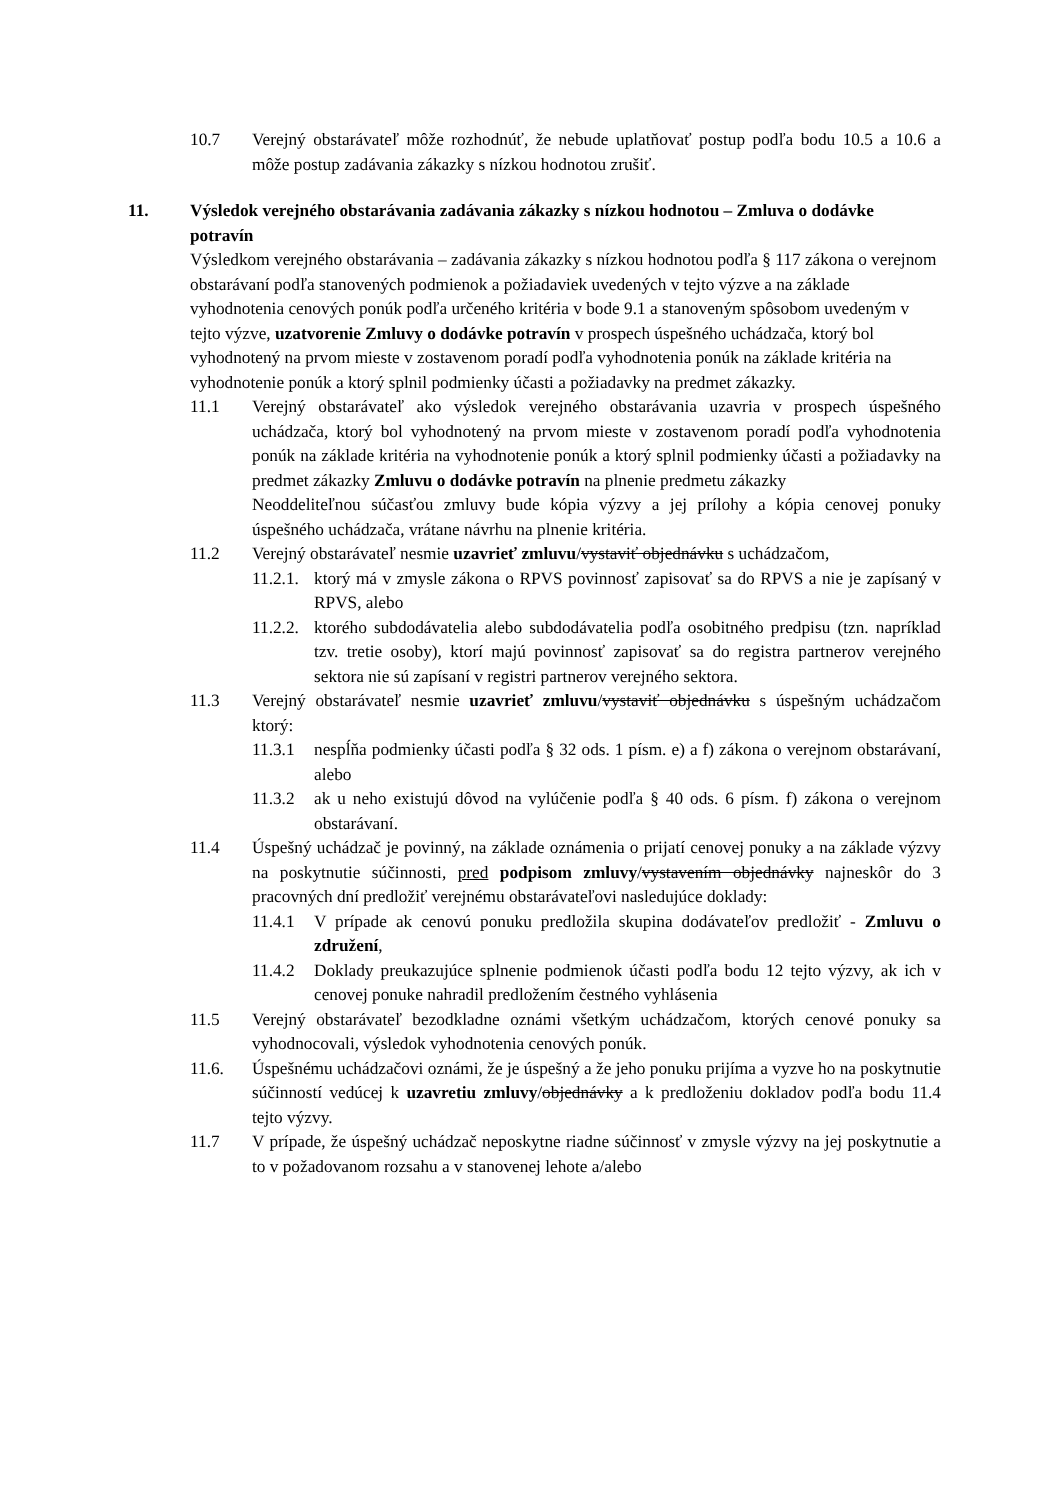10.7 Verejný obstarávateľ môže rozhodnúť, že nebude uplatňovať postup podľa bodu 10.5 a 10.6 a môže postup zadávania zákazky s nízkou hodnotou zrušiť.
11. Výsledok verejného obstarávania zadávania zákazky s nízkou hodnotou – Zmluva o dodávke potravín
Výsledkom verejného obstarávania – zadávania zákazky s nízkou hodnotou podľa § 117 zákona o verejnom obstarávaní podľa stanovených podmienok a požiadaviek uvedených v tejto výzve a na základe vyhodnotenia cenových ponúk podľa určeného kritéria v bode 9.1 a stanoveným spôsobom uvedeným v tejto výzve, uzatvorenie Zmluvy o dodávke potravín v prospech úspešného uchádzača, ktorý bol vyhodnotený na prvom mieste v zostavenom poradí podľa vyhodnotenia ponúk na základe kritéria na vyhodnotenie ponúk a ktorý splnil podmienky účasti a požiadavky na predmet zákazky.
11.1 Verejný obstarávateľ ako výsledok verejného obstarávania uzavria v prospech úspešného uchádzača, ktorý bol vyhodnotený na prvom mieste v zostavenom poradí podľa vyhodnotenia ponúk na základe kritéria na vyhodnotenie ponúk a ktorý splnil podmienky účasti a požiadavky na predmet zákazky Zmluvu o dodávke potravín na plnenie predmetu zákazky
Neoddeliteľnou súčasťou zmluvy bude kópia výzvy a jej prílohy a kópia cenovej ponuky úspešného uchádzača, vrátane návrhu na plnenie kritéria.
11.2 Verejný obstarávateľ nesmie uzavrieť zmluvu/vystaviť objednávku s uchádzačom,
11.2.1. ktorý má v zmysle zákona o RPVS povinnosť zapisovať sa do RPVS a nie je zapísaný v RPVS, alebo
11.2.2. ktorého subdodávatelia alebo subdodávatelia podľa osobitného predpisu (tzn. napríklad tzv. tretie osoby), ktorí majú povinnosť zapisovať sa do registra partnerov verejného sektora nie sú zapísaní v registri partnerov verejného sektora.
11.3 Verejný obstarávateľ nesmie uzavrieť zmluvu/vystaviť objednávku s úspešným uchádzačom ktorý:
11.3.1 nespĺňa podmienky účasti podľa § 32 ods. 1 písm. e) a f) zákona o verejnom obstarávaní, alebo
11.3.2 ak u neho existujú dôvod na vylúčenie podľa § 40 ods. 6 písm. f) zákona o verejnom obstarávaní.
11.4 Úspešný uchádzač je povinný, na základe oznámenia o prijatí cenovej ponuky a na základe výzvy na poskytnutie súčinnosti, pred podpisom zmluvy/vystavením objednávky najneskôr do 3 pracovných dní predložiť verejnému obstarávateľovi nasledujúce doklady:
11.4.1 V prípade ak cenovú ponuku predložila skupina dodávateľov predložiť - Zmluvu o združení,
11.4.2 Doklady preukazujúce splnenie podmienok účasti podľa bodu 12 tejto výzvy, ak ich v cenovej ponuke nahradil predložením čestného vyhlásenia
11.5 Verejný obstarávateľ bezodkladne oznámi všetkým uchádzačom, ktorých cenové ponuky sa vyhodnocovali, výsledok vyhodnotenia cenových ponúk.
11.6. Úspešnému uchádzačovi oznámi, že je úspešný a že jeho ponuku prijíma a vyzve ho na poskytnutie súčinností vedúcej k uzavretiu zmluvy/objednávky a k predloženiu dokladov podľa bodu 11.4 tejto výzvy.
11.7 V prípade, že úspešný uchádzač neposkytne riadne súčinnosť v zmysle výzvy na jej poskytnutie a to v požadovanom rozsahu a v stanovenej lehote a/alebo